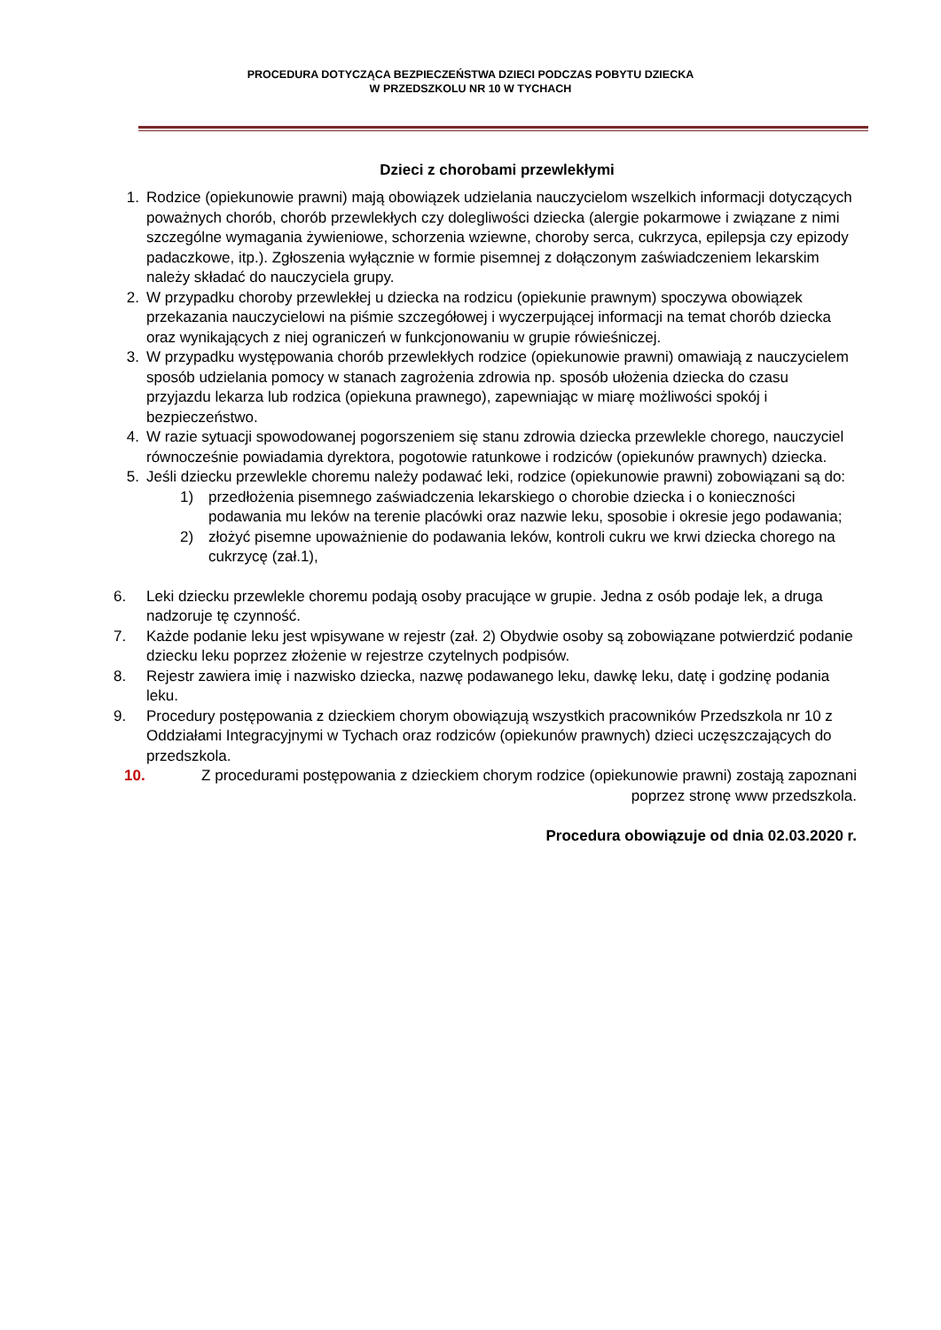PROCEDURA DOTYCZĄCA BEZPIECZEŃSTWA DZIECI PODCZAS POBYTU DZIECKA
W PRZEDSZKOLU NR 10 W TYCHACH
Dzieci z chorobami przewlekłymi
1. Rodzice (opiekunowie prawni) mają obowiązek udzielania nauczycielom wszelkich informacji dotyczących poważnych chorób, chorób przewlekłych czy dolegliwości dziecka (alergie pokarmowe i związane z nimi szczególne wymagania żywieniowe, schorzenia wziewne, choroby serca, cukrzyca, epilepsja czy epizody padaczkowe, itp.). Zgłoszenia wyłącznie w formie pisemnej z dołączonym zaświadczeniem lekarskim należy składać do nauczyciela grupy.
2. W przypadku choroby przewlekłej u dziecka na rodzicu (opiekunie prawnym) spoczywa obowiązek przekazania nauczycielowi na piśmie szczegółowej i wyczerpującej informacji na temat chorób dziecka oraz wynikających z niej ograniczeń w funkcjonowaniu w grupie rówieśniczej.
3. W przypadku występowania chorób przewlekłych rodzice (opiekunowie prawni) omawiają z nauczycielem sposób udzielania pomocy w stanach zagrożenia zdrowia np. sposób ułożenia dziecka do czasu przyjazdu lekarza lub rodzica (opiekuna prawnego), zapewniając w miarę możliwości spokój i bezpieczeństwo.
4. W razie sytuacji spowodowanej pogorszeniem się stanu zdrowia dziecka przewlekle chorego, nauczyciel równocześnie powiadamia dyrektora, pogotowie ratunkowe i rodziców (opiekunów prawnych) dziecka.
5. Jeśli dziecku przewlekle choremu należy podawać leki, rodzice (opiekunowie prawni) zobowiązani są do:
1) przedłożenia pisemnego zaświadczenia lekarskiego o chorobie dziecka i o konieczności podawania mu leków na terenie placówki oraz nazwie leku, sposobie i okresie jego podawania;
2) złożyć pisemne upoważnienie do podawania leków, kontroli cukru we krwi dziecka chorego na cukrzycę (zał.1),
6. Leki dziecku przewlekle choremu podają osoby pracujące w grupie. Jedna z osób podaje lek, a druga nadzoruje tę czynność.
7. Każde podanie leku jest wpisywane w rejestr (zał. 2) Obydwie osoby są zobowiązane potwierdzić podanie dziecku leku poprzez złożenie w rejestrze czytelnych podpisów.
8. Rejestr zawiera imię i nazwisko dziecka, nazwę podawanego leku, dawkę leku, datę i godzinę podania leku.
9. Procedury postępowania z dzieckiem chorym obowiązują wszystkich pracowników Przedszkola nr 10 z Oddziałami Integracyjnymi w Tychach oraz rodziców (opiekunów prawnych) dzieci uczęszczających do przedszkola.
10. Z procedurami postępowania z dzieckiem chorym rodzice (opiekunowie prawni) zostają zapoznani poprzez stronę www przedszkola.
Procedura obowiązuje od dnia 02.03.2020 r.